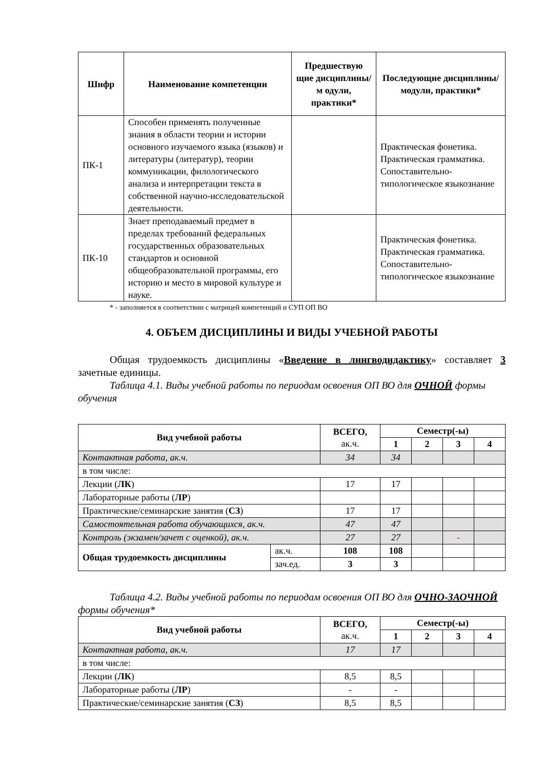| Шифр | Наименование компетенции | Предшествую щие дисциплины/м одули, практики* | Последующие дисциплины/модули, практики* |
| --- | --- | --- | --- |
| ПК-1 | Способен применять полученные знания в области теории и истории основного изучаемого языка (языков) и литературы (литератур), теории коммуникации, филологического анализа и интерпретации текста в собственной научно-исследовательской деятельности. | | Практическая фонетика. Практическая грамматика. Сопоставительно-типологическое языкознание |
| ПК-10 | Знает преподаваемый предмет в пределах требований федеральных государственных образовательных стандартов и основной общеобразовательной программы, его историю и место в мировой культуре и науке. | | Практическая фонетика. Практическая грамматика. Сопоставительно-типологическое языкознание |
* - заполняется в соответствии с матрицей компетенций и СУП ОП ВО
4. ОБЪЕМ ДИСЦИПЛИНЫ И ВИДЫ УЧЕБНОЙ РАБОТЫ
Общая трудоемкость дисциплины «Введение в лингводидактику» составляет 3 зачетные единицы.
Таблица 4.1. Виды учебной работы по периодам освоения ОП ВО для ОЧНОЙ формы обучения
| Вид учебной работы | | ВСЕГО, ак.ч. | Семестр(-ы) | | | |
| | | | 1 | 2 | 3 | 4 |
| Контактная работа, ак.ч. | | 34 | 34 | | | |
| в том числе: | | | | | | |
| Лекции ( ЛК ) | | 17 | 17 | | | |
| Лабораторные работы ( ЛР ) | | | | | | |
| Практические/семинарские занятия ( СЗ ) | | 17 | 17 | | | |
| Самостоятельная работа обучающихся, ак.ч. | | 47 | 47 | | | |
| Контроль (экзамен/зачет с оценкой), ак.ч. | | 27 | 27 | | - | |
| Общая трудоемкость дисциплины | ак.ч. | 108 | 108 | | | |
| | зач.ед. | 3 | 3 | | | |
Таблица 4.2. Виды учебной работы по периодам освоения ОП ВО для ОЧНО-ЗАОЧНОЙ формы обучения*
| Вид учебной работы | ВСЕГО, ак.ч. | Семестр(-ы) | | | |
| | | 1 | 2 | 3 | 4 |
| Контактная работа, ак.ч. | 17 | 17 | | | |
| в том числе: | | | | | |
| Лекции ( ЛК ) | 8,5 | 8,5 | | | |
| Лабораторные работы ( ЛР ) | - | - | | | |
| Практические/семинарские занятия ( СЗ ) | 8,5 | 8,5 | | | |